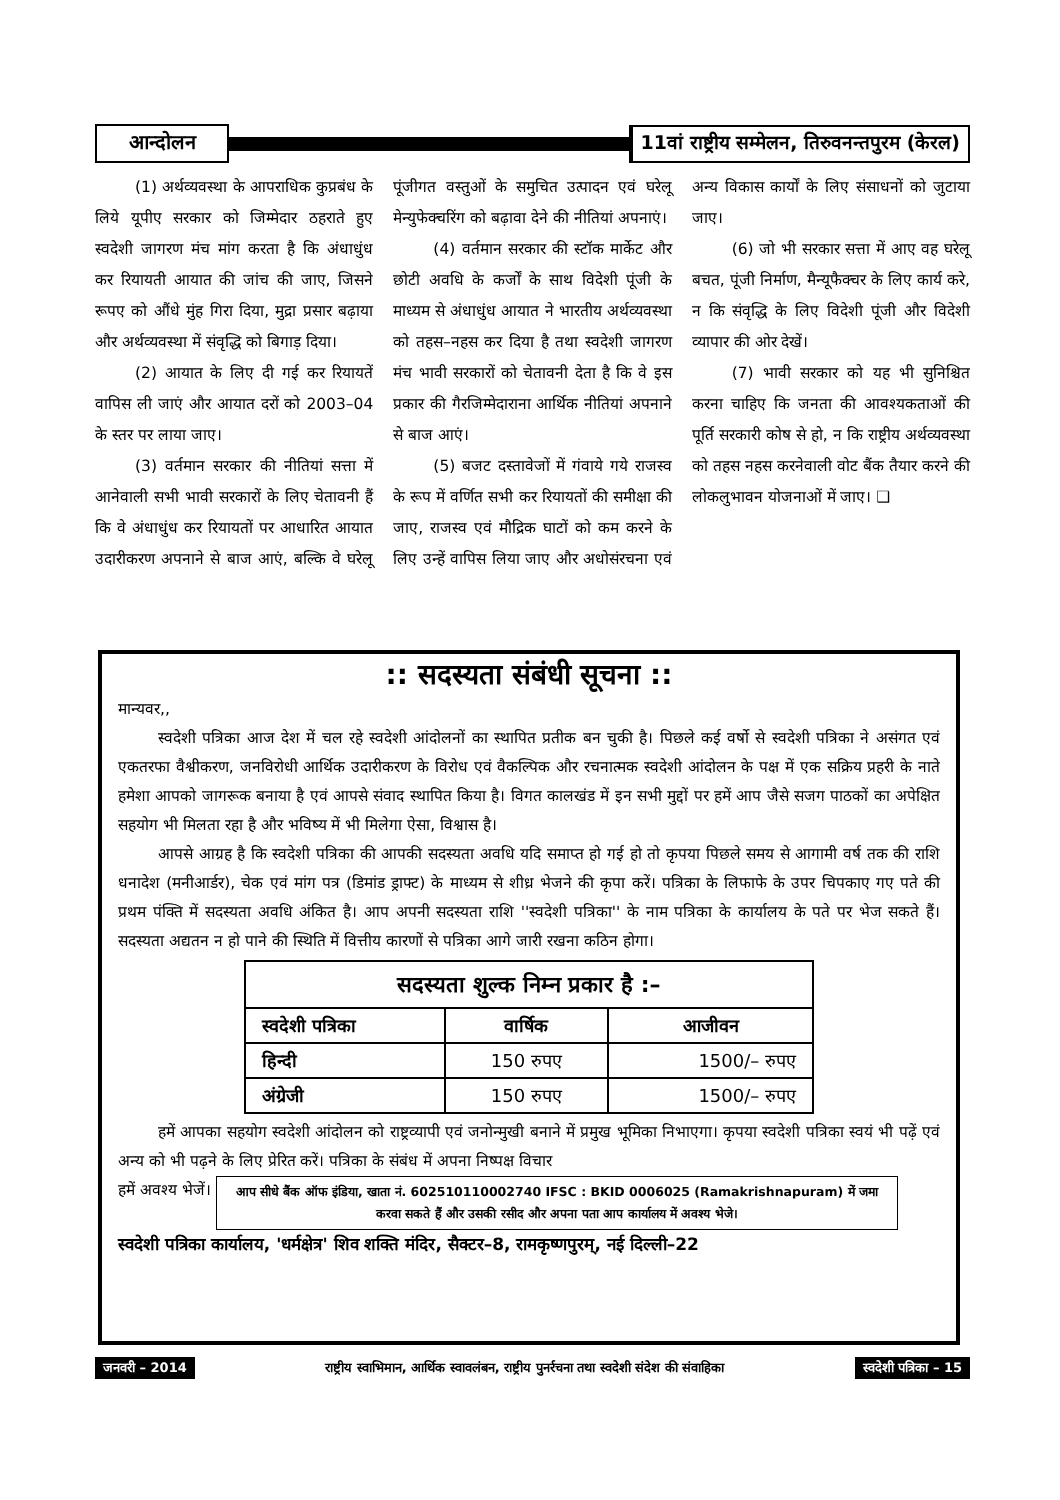आन्दोलन
11वां राष्ट्रीय सम्मेलन, तिरुवनन्तपुरम (केरल)
(1) अर्थव्यवस्था के आपराधिक कुप्रबंध के लिये यूपीए सरकार को जिम्मेदार ठहराते हुए स्वदेशी जागरण मंच मांग करता है कि अंधाधुंध कर रियायती आयात की जांच की जाए, जिसने रूपए को औंधे मुंह गिरा दिया, मुद्रा प्रसार बढ़ाया और अर्थव्यवस्था में संवृद्धि को बिगाड़ दिया।
(2) आयात के लिए दी गई कर रियायतें वापिस ली जाएं और आयात दरों को 2003–04 के स्तर पर लाया जाए।
(3) वर्तमान सरकार की नीतियां सत्ता में आनेवाली सभी भावी सरकारों के लिए चेतावनी हैं कि वे अंधाधुंध कर रियायतों पर आधारित आयात उदारीकरण अपनाने से बाज आएं, बल्कि वे घरेलू पूंजीगत वस्तुओं के समुचित उत्पादन एवं घरेलू मेन्युफेक्चरिंग को बढ़ावा देने की नीतियां अपनाएं।
(4) वर्तमान सरकार की स्टॉक मार्केट और छोटी अवधि के कर्जों के साथ विदेशी पूंजी के माध्यम से अंधाधुंध आयात ने भारतीय अर्थव्यवस्था को तहस–नहस कर दिया है तथा स्वदेशी जागरण मंच भावी सरकारों को चेतावनी देता है कि वे इस प्रकार की गैरजिम्मेदाराना आर्थिक नीतियां अपनाने से बाज आएं।
(5) बजट दस्तावेजों में गंवाये गये राजस्व के रूप में वर्णित सभी कर रियायतों की समीक्षा की जाए, राजस्व एवं मौद्रिक घाटों को कम करने के लिए उन्हें वापिस लिया जाए और अधोसंरचना एवं अन्य विकास कार्यों के लिए संसाधनों को जुटाया जाए।
(6) जो भी सरकार सत्ता में आए वह घरेलू बचत, पूंजी निर्माण, मैन्यूफैक्चर के लिए कार्य करे, न कि संवृद्धि के लिए विदेशी पूंजी और विदेशी व्यापार की ओर देखें।
(7) भावी सरकार को यह भी सुनिश्चित करना चाहिए कि जनता की आवश्यकताओं की पूर्ति सरकारी कोष से हो, न कि राष्ट्रीय अर्थव्यवस्था को तहस नहस करनेवाली वोट बैंक तैयार करने की लोकलुभावन योजनाओं में जाए। ❑
:: सदस्यता संबंधी सूचना ::
मान्यवर,,
स्वदेशी पत्रिका आज देश में चल रहे स्वदेशी आंदोलनों का स्थापित प्रतीक बन चुकी है। पिछले कई वर्षो से स्वदेशी पत्रिका ने असंगत एवं एकतरफा वैश्वीकरण, जनविरोधी आर्थिक उदारीकरण के विरोध एवं वैकल्पिक और रचनात्मक स्वदेशी आंदोलन के पक्ष में एक सक्रिय प्रहरी के नाते हमेशा आपको जागरूक बनाया है एवं आपसे संवाद स्थापित किया है। विगत कालखंड में इन सभी मुद्दों पर हमें आप जैसे सजग पाठकों का अपेक्षित सहयोग भी मिलता रहा है और भविष्य में भी मिलेगा ऐसा, विश्वास है।
आपसे आग्रह है कि स्वदेशी पत्रिका की आपकी सदस्यता अवधि यदि समाप्त हो गई हो तो कृपया पिछले समय से आगामी वर्ष तक की राशि धनादेश (मनीआर्डर), चेक एवं मांग पत्र (डिमांड ड्राफ्ट) के माध्यम से शीध्र भेजने की कृपा करें। पत्रिका के लिफाफे के उपर चिपकाए गए पते की प्रथम पंक्ति में सदस्यता अवधि अंकित है। आप अपनी सदस्यता राशि ''स्वदेशी पत्रिका'' के नाम पत्रिका के कार्यालय के पते पर भेज सकते हैं। सदस्यता अद्यतन न हो पाने की स्थिति में वित्तीय कारणों से पत्रिका आगे जारी रखना कठिन होगा।
| सदस्यता शुल्क निम्न प्रकार है :– | | |
| --- | --- | --- |
| स्वदेशी पत्रिका | वार्षिक | आजीवन |
| हिन्दी | 150 रुपए | 1500/– रुपए |
| अंग्रेजी | 150 रुपए | 1500/– रुपए |
हमें आपका सहयोग स्वदेशी आंदोलन को राष्ट्रव्यापी एवं जनोन्मुखी बनाने में प्रमुख भूमिका निभाएगा। कृपया स्वदेशी पत्रिका स्वयं भी पढ़ें एवं अन्य को भी पढ़ने के लिए प्रेरित करें। पत्रिका के संबंध में अपना निष्पक्ष विचार
हमें अवश्य भेजें। आप सीधे बैंक ऑफ इंडिया, खाता नं. 602510110002740 IFSC : BKID 0006025 (Ramakrishnapuram) में जमा करवा सकते हैं और उसकी रसीद और अपना पता आप कार्यालय में अवश्य भेजे।
स्वदेशी पत्रिका कार्यालय, 'धर्मक्षेत्र' शिव शक्ति मंदिर, सैक्टर–8, रामकृष्णपुरम्, नई दिल्ली–22
जनवरी – 2014 राष्ट्रीय स्वाभिमान, आर्थिक स्वावलंबन, राष्ट्रीय पुनर्रचना तथा स्वदेशी संदेश की संवाहिका
स्वदेशी पत्रिका – 15